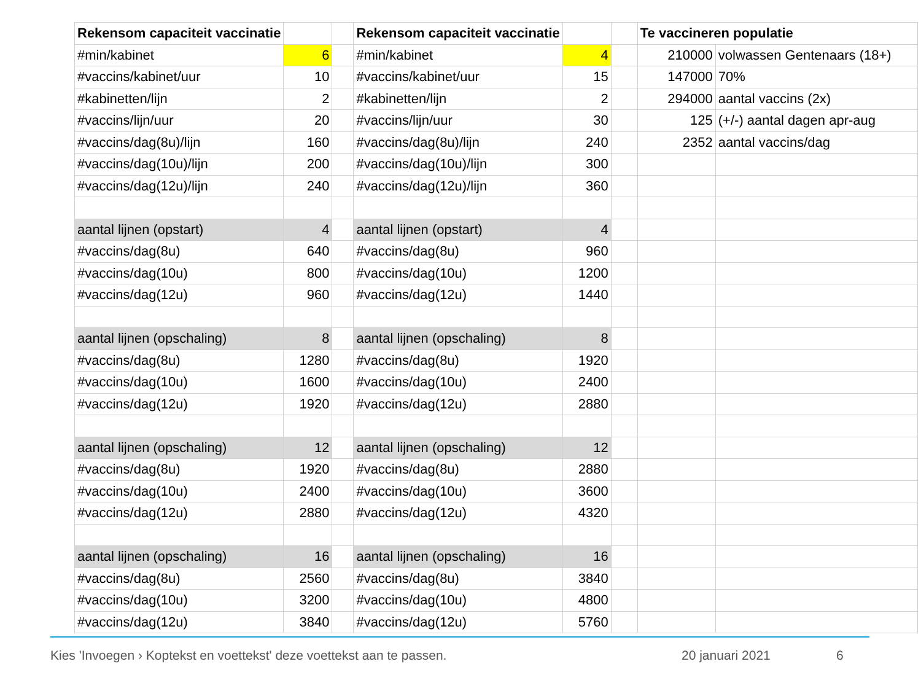| Rekensom capaciteit vaccinatie | | | Rekensom capaciteit vaccinatie | | | Te vaccineren populatie | |
| #min/kabinet | 6 | | #min/kabinet | 4 | | 210000 | volwassen Gentenaars (18+) |
| #vaccins/kabinet/uur | 10 | | #vaccins/kabinet/uur | 15 | | 147000 | 70% |
| #kabinetten/lijn | 2 | | #kabinetten/lijn | 2 | | 294000 | aantal vaccins (2x) |
| #vaccins/lijn/uur | 20 | | #vaccins/lijn/uur | 30 | | 125 | (+/-) aantal dagen apr-aug |
| #vaccins/dag(8u)/lijn | 160 | | #vaccins/dag(8u)/lijn | 240 | | 2352 | aantal vaccins/dag |
| #vaccins/dag(10u)/lijn | 200 | | #vaccins/dag(10u)/lijn | 300 | | | |
| #vaccins/dag(12u)/lijn | 240 | | #vaccins/dag(12u)/lijn | 360 | | | |
| aantal lijnen (opstart) | 4 | | aantal lijnen (opstart) | 4 | | | |
| #vaccins/dag(8u) | 640 | | #vaccins/dag(8u) | 960 | | | |
| #vaccins/dag(10u) | 800 | | #vaccins/dag(10u) | 1200 | | | |
| #vaccins/dag(12u) | 960 | | #vaccins/dag(12u) | 1440 | | | |
| aantal lijnen (opschaling) | 8 | | aantal lijnen (opschaling) | 8 | | | |
| #vaccins/dag(8u) | 1280 | | #vaccins/dag(8u) | 1920 | | | |
| #vaccins/dag(10u) | 1600 | | #vaccins/dag(10u) | 2400 | | | |
| #vaccins/dag(12u) | 1920 | | #vaccins/dag(12u) | 2880 | | | |
| aantal lijnen (opschaling) | 12 | | aantal lijnen (opschaling) | 12 | | | |
| #vaccins/dag(8u) | 1920 | | #vaccins/dag(8u) | 2880 | | | |
| #vaccins/dag(10u) | 2400 | | #vaccins/dag(10u) | 3600 | | | |
| #vaccins/dag(12u) | 2880 | | #vaccins/dag(12u) | 4320 | | | |
| aantal lijnen (opschaling) | 16 | | aantal lijnen (opschaling) | 16 | | | |
| #vaccins/dag(8u) | 2560 | | #vaccins/dag(8u) | 3840 | | | |
| #vaccins/dag(10u) | 3200 | | #vaccins/dag(10u) | 4800 | | | |
| #vaccins/dag(12u) | 3840 | | #vaccins/dag(12u) | 5760 | | | |
Kies 'Invoegen › Koptekst en voettekst' deze voettekst aan te passen.
20 januari 2021 6